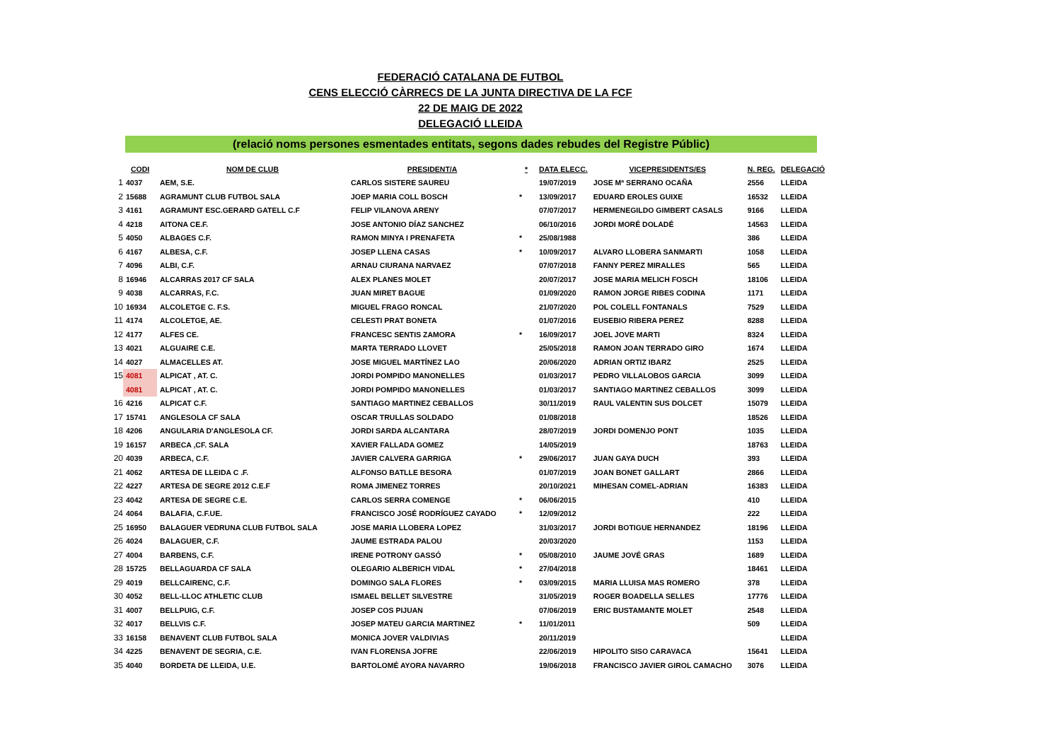FEDERACIÓ CATALANA DE FUTBOL
CENS ELECCIÓ CÀRRECS DE LA JUNTA DIRECTIVA DE LA FCF
22 DE MAIG DE 2022
DELEGACIÓ LLEIDA
(relació noms persones esmentades entitats, segons dades rebudes del Registre Públic)
| | CODI | NOM DE CLUB | PRESIDENT/A | * | DATA ELECC. | VICEPRESIDENTS/ES | N. REG. | DELEGACIÓ |
| --- | --- | --- | --- | --- | --- | --- | --- | --- |
| 1 | 4037 | AEM, S.E. | CARLOS SISTERE SAUREU | | 19/07/2019 | JOSE Mª SERRANO OCAÑA | 2556 | LLEIDA |
| 2 | 15688 | AGRAMUNT CLUB FUTBOL SALA | JOEP MARIA COLL BOSCH | * | 13/09/2017 | EDUARD EROLES GUIXE | 16532 | LLEIDA |
| 3 | 4161 | AGRAMUNT ESC.GERARD GATELL C.F | FELIP VILANOVA ARENY | | 07/07/2017 | HERMENEGILDO GIMBERT CASALS | 9166 | LLEIDA |
| 4 | 4218 | AITONA CE.F. | JOSE ANTONIO DÍAZ SANCHEZ | | 06/10/2016 | JORDI MORÉ DOLADÉ | 14563 | LLEIDA |
| 5 | 4050 | ALBAGES C.F. | RAMON MINYA I PRENAFETA | * | 25/08/1988 | | 386 | LLEIDA |
| 6 | 4167 | ALBESA, C.F. | JOSEP LLENA CASAS | * | 10/09/2017 | ALVARO LLOBERA SANMARTI | 1058 | LLEIDA |
| 7 | 4096 | ALBI, C.F. | ARNAU CIURANA NARVAEZ | | 07/07/2018 | FANNY PEREZ MIRALLES | 565 | LLEIDA |
| 8 | 16946 | ALCARRAS 2017 CF SALA | ALEX PLANES MOLET | | 20/07/2017 | JOSE MARIA MELICH FOSCH | 18106 | LLEIDA |
| 9 | 4038 | ALCARRAS, F.C. | JUAN MIRET BAGUE | | 01/09/2020 | RAMON JORGE RIBES CODINA | 1171 | LLEIDA |
| 10 | 16934 | ALCOLETGE C. F.S. | MIGUEL FRAGO RONCAL | | 21/07/2020 | POL COLELL FONTANALS | 7529 | LLEIDA |
| 11 | 4174 | ALCOLETGE, AE. | CELESTI PRAT BONETA | | 01/07/2016 | EUSEBIO RIBERA PEREZ | 8288 | LLEIDA |
| 12 | 4177 | ALFES CE. | FRANCESC SENTIS ZAMORA | * | 16/09/2017 | JOEL JOVE MARTI | 8324 | LLEIDA |
| 13 | 4021 | ALGUAIRE C.E. | MARTA TERRADO LLOVET | | 25/05/2018 | RAMON JOAN TERRADO GIRO | 1674 | LLEIDA |
| 14 | 4027 | ALMACELLES AT. | JOSE MIGUEL MARTÍNEZ LAO | | 20/06/2020 | ADRIAN ORTIZ IBARZ | 2525 | LLEIDA |
| 15 | 4081 | ALPICAT , AT. C. | JORDI POMPIDO MANONELLES | | 01/03/2017 | PEDRO VILLALOBOS GARCIA | 3099 | LLEIDA |
| | 4081 | ALPICAT , AT. C. | JORDI POMPIDO MANONELLES | | 01/03/2017 | SANTIAGO MARTINEZ CEBALLOS | 3099 | LLEIDA |
| 16 | 4216 | ALPICAT C.F. | SANTIAGO MARTINEZ CEBALLOS | | 30/11/2019 | RAUL VALENTIN SUS DOLCET | 15079 | LLEIDA |
| 17 | 15741 | ANGLESOLA CF SALA | OSCAR TRULLAS SOLDADO | | 01/08/2018 | | 18526 | LLEIDA |
| 18 | 4206 | ANGULARIA D'ANGLESOLA CF. | JORDI SARDA ALCANTARA | | 28/07/2019 | JORDI DOMENJO PONT | 1035 | LLEIDA |
| 19 | 16157 | ARBECA ,CF. SALA | XAVIER FALLADA GOMEZ | | 14/05/2019 | | 18763 | LLEIDA |
| 20 | 4039 | ARBECA, C.F. | JAVIER CALVERA GARRIGA | * | 29/06/2017 | JUAN GAYA DUCH | 393 | LLEIDA |
| 21 | 4062 | ARTESA DE LLEIDA C .F. | ALFONSO BATLLE BESORA | | 01/07/2019 | JOAN BONET GALLART | 2866 | LLEIDA |
| 22 | 4227 | ARTESA DE SEGRE 2012 C.E.F | ROMA JIMENEZ TORRES | | 20/10/2021 | MIHESAN COMEL-ADRIAN | 16383 | LLEIDA |
| 23 | 4042 | ARTESA DE SEGRE C.E. | CARLOS SERRA COMENGE | * | 06/06/2015 | | 410 | LLEIDA |
| 24 | 4064 | BALAFIA, C.F.UE. | FRANCISCO JOSÉ RODRÍGUEZ CAYADO | * | 12/09/2012 | | 222 | LLEIDA |
| 25 | 16950 | BALAGUER VEDRUNA CLUB FUTBOL SALA | JOSE MARIA LLOBERA LOPEZ | | 31/03/2017 | JORDI BOTIGUE HERNANDEZ | 18196 | LLEIDA |
| 26 | 4024 | BALAGUER, C.F. | JAUME ESTRADA PALOU | | 20/03/2020 | | 1153 | LLEIDA |
| 27 | 4004 | BARBENS, C.F. | IRENE POTRONY GASSÓ | * | 05/08/2010 | JAUME JOVÉ GRAS | 1689 | LLEIDA |
| 28 | 15725 | BELLAGUARDA CF SALA | OLEGARIO ALBERICH VIDAL | * | 27/04/2018 | | 18461 | LLEIDA |
| 29 | 4019 | BELLCAIRENC, C.F. | DOMINGO SALA FLORES | * | 03/09/2015 | MARIA LLUISA MAS ROMERO | 378 | LLEIDA |
| 30 | 4052 | BELL-LLOC ATHLETIC CLUB | ISMAEL BELLET SILVESTRE | | 31/05/2019 | ROGER BOADELLA SELLES | 17776 | LLEIDA |
| 31 | 4007 | BELLPUIG, C.F. | JOSEP COS PIJUAN | | 07/06/2019 | ERIC BUSTAMANTE MOLET | 2548 | LLEIDA |
| 32 | 4017 | BELLVIS C.F. | JOSEP MATEU GARCIA MARTINEZ | * | 11/01/2011 | | 509 | LLEIDA |
| 33 | 16158 | BENAVENT CLUB FUTBOL SALA | MONICA JOVER VALDIVIAS | | 20/11/2019 | | | LLEIDA |
| 34 | 4225 | BENAVENT DE SEGRIA, C.E. | IVAN FLORENSA JOFRE | | 22/06/2019 | HIPOLITO SISO CARAVACA | 15641 | LLEIDA |
| 35 | 4040 | BORDETA DE LLEIDA, U.E. | BARTOLOMÉ AYORA NAVARRO | | 19/06/2018 | FRANCISCO JAVIER GIROL CAMACHO | 3076 | LLEIDA |